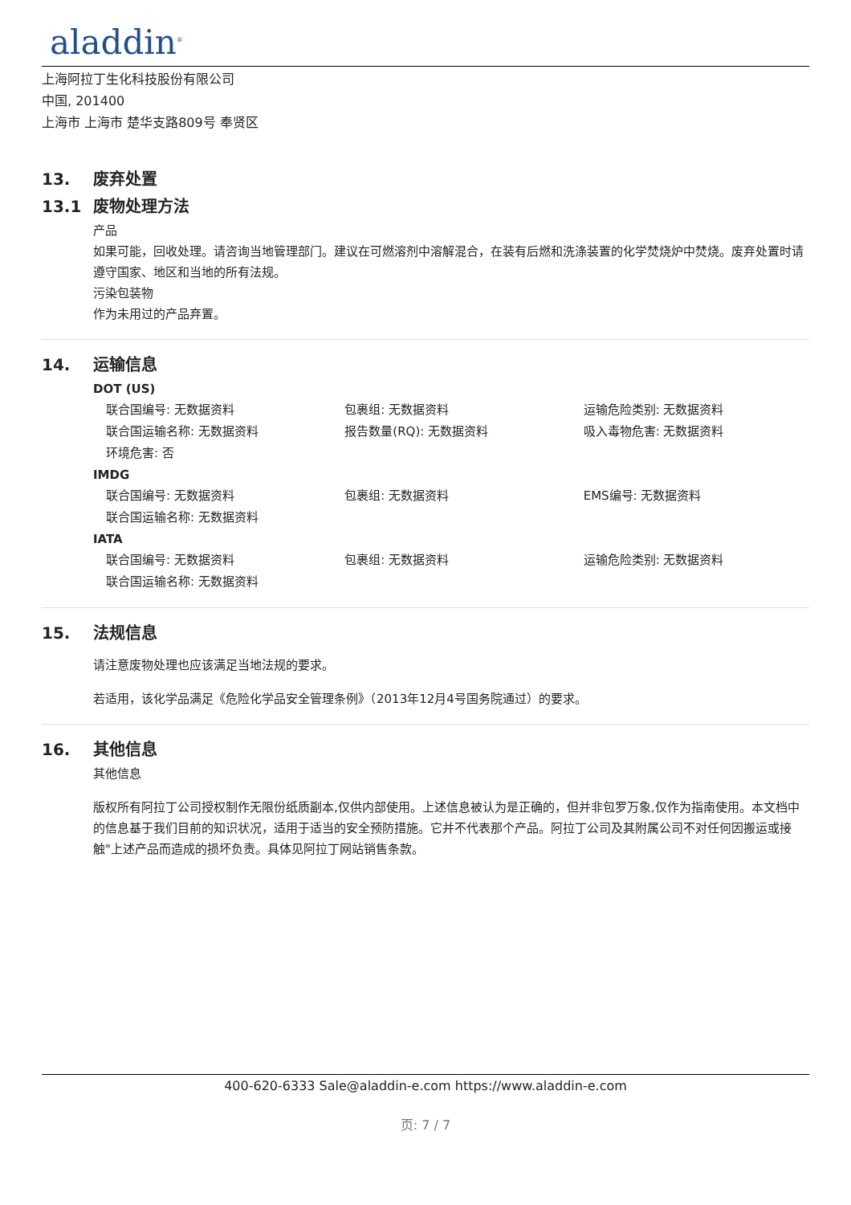aladdin<sup>®</sup>
上海阿拉丁生化科技股份有限公司
中国, 201400
上海市 上海市 楚华支路809号 奉贤区
13. 废弃处置
13.1 废物处理方法
产品
如果可能，回收处理。请咨询当地管理部门。建议在可燃溶剂中溶解混合，在装有后燃和洗涤装置的化学焚烧炉中焚烧。废弃处置时请遵守国家、地区和当地的所有法规。
污染包装物
作为未用过的产品弃置。
14. 运输信息
DOT (US)
| 联合国编号: 无数据资料 | 包裹组: 无数据资料 | 运输危险类别: 无数据资料 |
| 联合国运输名称: 无数据资料 | 报告数量(RQ): 无数据资料 | 吸入毒物危害: 无数据资料 |
| 环境危害: 否 | | |
IMDG
| 联合国编号: 无数据资料 | 包裹组: 无数据资料 | EMS编号: 无数据资料 |
| 联合国运输名称: 无数据资料 | | |
IATA
| 联合国编号: 无数据资料 | 包裹组: 无数据资料 | 运输危险类别: 无数据资料 |
| 联合国运输名称: 无数据资料 | | |
15. 法规信息
请注意废物处理也应该满足当地法规的要求。
若适用，该化学品满足《危险化学品安全管理条例》（2013年12月4号国务院通过）的要求。
16. 其他信息
其他信息
版权所有阿拉丁公司授权制作无限份纸质副本,仅供内部使用。上述信息被认为是正确的，但并非包罗万象,仅作为指南使用。本文档中的信息基于我们目前的知识状况，适用于适当的安全预防措施。它并不代表那个产品。阿拉丁公司及其附属公司不对任何因搬运或接触"上述产品而造成的损坏负责。具体见阿拉丁网站销售条款。
400-620-6333 Sale@aladdin-e.com https://www.aladdin-e.com
页: 7 / 7